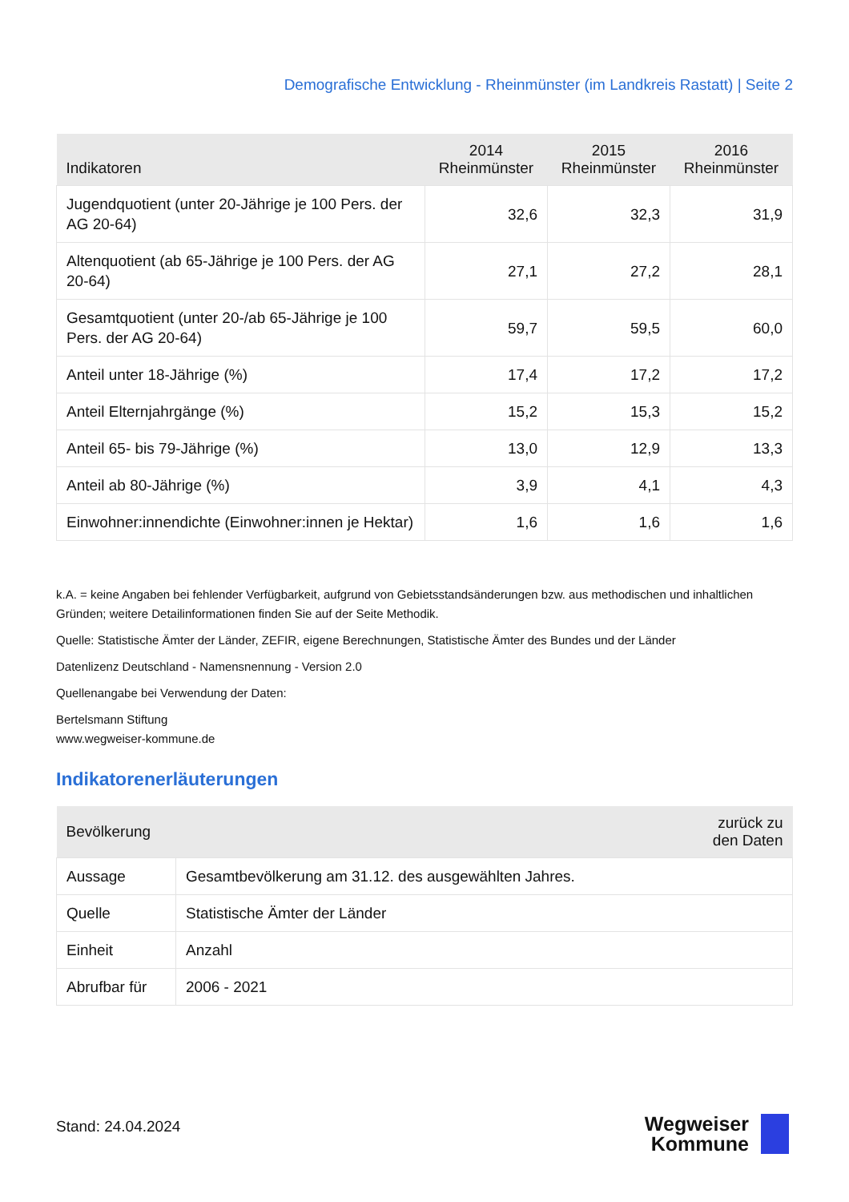Demografische Entwicklung - Rheinmünster (im Landkreis Rastatt) | Seite 2
| Indikatoren | 2014 Rheinmünster | 2015 Rheinmünster | 2016 Rheinmünster |
| --- | --- | --- | --- |
| Jugendquotient (unter 20-Jährige je 100 Pers. der AG 20-64) | 32,6 | 32,3 | 31,9 |
| Altenquotient (ab 65-Jährige je 100 Pers. der AG 20-64) | 27,1 | 27,2 | 28,1 |
| Gesamtquotient (unter 20-/ab 65-Jährige je 100 Pers. der AG 20-64) | 59,7 | 59,5 | 60,0 |
| Anteil unter 18-Jährige (%) | 17,4 | 17,2 | 17,2 |
| Anteil Elternjahrgänge (%) | 15,2 | 15,3 | 15,2 |
| Anteil 65- bis 79-Jährige (%) | 13,0 | 12,9 | 13,3 |
| Anteil ab 80-Jährige (%) | 3,9 | 4,1 | 4,3 |
| Einwohner:innendichte (Einwohner:innen je Hektar) | 1,6 | 1,6 | 1,6 |
k.A. = keine Angaben bei fehlender Verfügbarkeit, aufgrund von Gebietsstandsänderungen bzw. aus methodischen und inhaltlichen Gründen; weitere Detailinformationen finden Sie auf der Seite Methodik.
Quelle: Statistische Ämter der Länder, ZEFIR, eigene Berechnungen, Statistische Ämter des Bundes und der Länder
Datenlizenz Deutschland - Namensnennung - Version 2.0
Quellenangabe bei Verwendung der Daten:
Bertelsmann Stiftung
www.wegweiser-kommune.de
Indikatorenerläuterungen
| Bevölkerung | | zurück zu den Daten |
| --- | --- | --- |
| Aussage | Gesamtbevölkerung am 31.12. des ausgewählten Jahres. | |
| Quelle | Statistische Ämter der Länder | |
| Einheit | Anzahl | |
| Abrufbar für | 2006 - 2021 | |
Stand: 24.04.2024
Wegweiser
Kommune